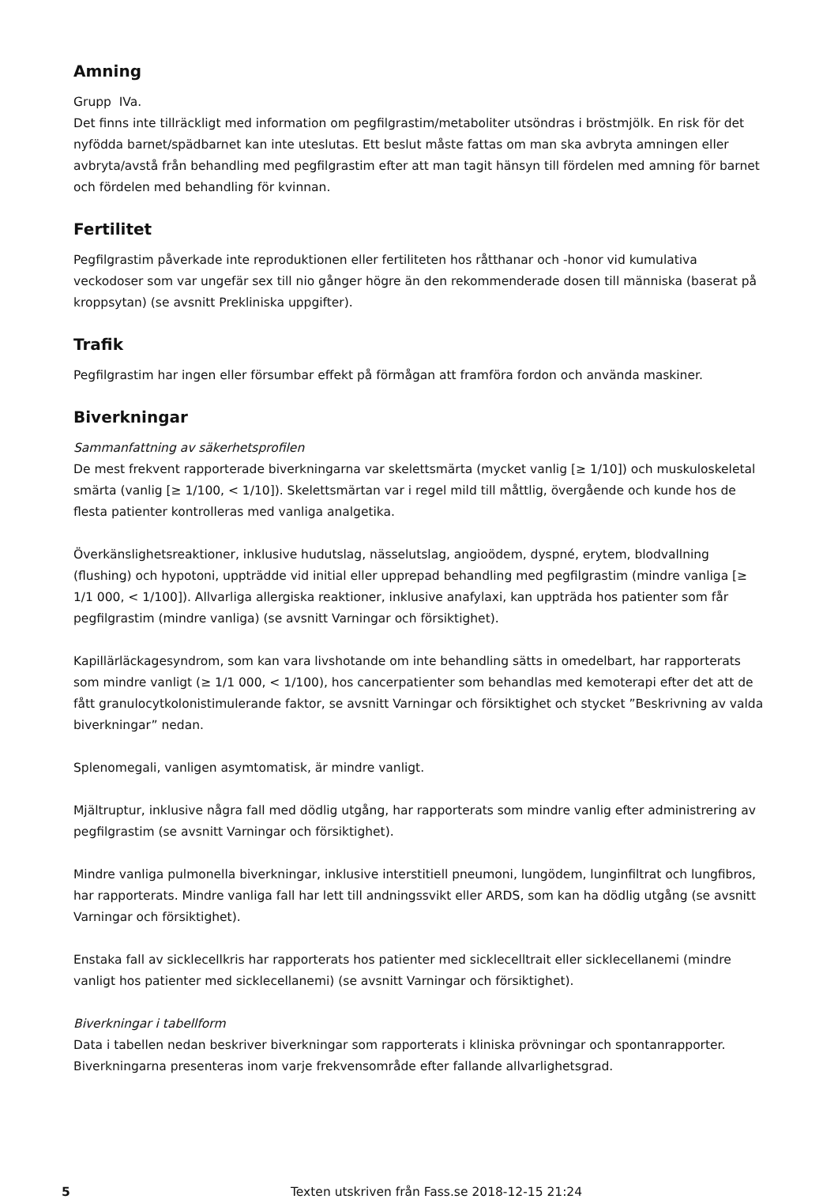Amning
Grupp IVa.
Det finns inte tillräckligt med information om pegfilgrastim/metaboliter utsöndras i bröstmjölk. En risk för det nyfödda barnet/spädbarnet kan inte uteslutas. Ett beslut måste fattas om man ska avbryta amningen eller avbryta/avstå från behandling med pegfilgrastim efter att man tagit hänsyn till fördelen med amning för barnet och fördelen med behandling för kvinnan.
Fertilitet
Pegfilgrastim påverkade inte reproduktionen eller fertiliteten hos råtthanar och -honor vid kumulativa veckodoser som var ungefär sex till nio gånger högre än den rekommenderade dosen till människa (baserat på kroppsytan) (se avsnitt Prekliniska uppgifter).
Trafik
Pegfilgrastim har ingen eller försumbar effekt på förmågan att framföra fordon och använda maskiner.
Biverkningar
Sammanfattning av säkerhetsprofilen
De mest frekvent rapporterade biverkningarna var skelettsmärta (mycket vanlig [≥ 1/10]) och muskuloskeletal smärta (vanlig [≥ 1/100, < 1/10]). Skelettsmärtan var i regel mild till måttlig, övergående och kunde hos de flesta patienter kontrolleras med vanliga analgetika.
Överkänslighetsreaktioner, inklusive hudutslag, nässelutslag, angioödem, dyspné, erytem, blodvallning (flushing) och hypotoni, uppträdde vid initial eller upprepad behandling med pegfilgrastim (mindre vanliga [≥ 1/1 000, < 1/100]). Allvarliga allergiska reaktioner, inklusive anafylaxi, kan uppträda hos patienter som får pegfilgrastim (mindre vanliga) (se avsnitt Varningar och försiktighet).
Kapillärläckagesyndrom, som kan vara livshotande om inte behandling sätts in omedelbart, har rapporterats som mindre vanligt (≥ 1/1 000, < 1/100), hos cancerpatienter som behandlas med kemoterapi efter det att de fått granulocytkolonistimulerande faktor, se avsnitt Varningar och försiktighet och stycket ”Beskrivning av valda biverkningar” nedan.
Splenomegali, vanligen asymtomatisk, är mindre vanligt.
Mjältruptur, inklusive några fall med dödlig utgång, har rapporterats som mindre vanlig efter administrering av pegfilgrastim (se avsnitt Varningar och försiktighet).
Mindre vanliga pulmonella biverkningar, inklusive interstitiell pneumoni, lungödem, lunginfiltrat och lungfibros, har rapporterats. Mindre vanliga fall har lett till andningssvikt eller ARDS, som kan ha dödlig utgång (se avsnitt Varningar och försiktighet).
Enstaka fall av sicklecellkris har rapporterats hos patienter med sicklecelltrait eller sicklecellanemi (mindre vanligt hos patienter med sicklecellanemi) (se avsnitt Varningar och försiktighet).
Biverkningar i tabellform
Data i tabellen nedan beskriver biverkningar som rapporterats i kliniska prövningar och spontanrapporter. Biverkningarna presenteras inom varje frekvensområde efter fallande allvarlighetsgrad.
5 Texten utskriven från Fass.se 2018-12-15 21:24